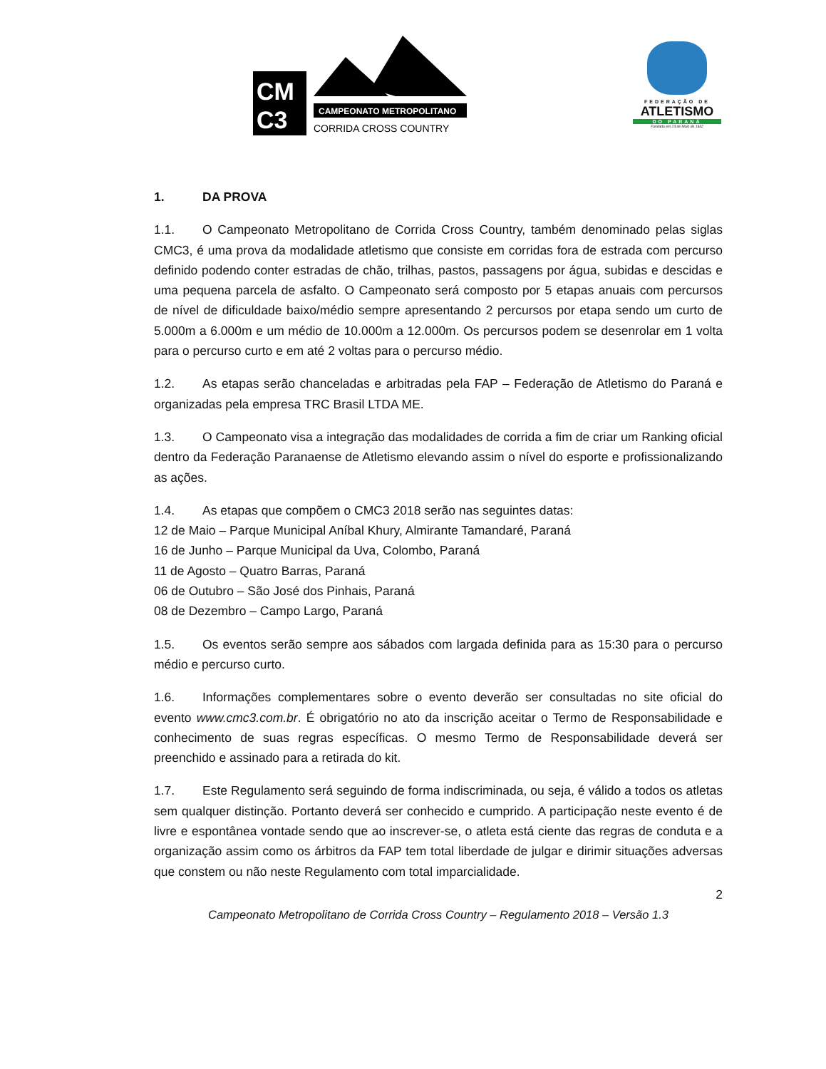CAMPEONATO METROPOLITANO
CORRIDA CROSS COUNTRY
CM
C3
FEDERAÇÃO DE
ATLETISMO
DO PARANÁ
Fundada em 23 de Maio de 1932
1. DA PROVA
1.1. O Campeonato Metropolitano de Corrida Cross Country, também denominado pelas siglas CMC3, é uma prova da modalidade atletismo que consiste em corridas fora de estrada com percurso definido podendo conter estradas de chão, trilhas, pastos, passagens por água, subidas e descidas e uma pequena parcela de asfalto. O Campeonato será composto por 5 etapas anuais com percursos de nível de dificuldade baixo/médio sempre apresentando 2 percursos por etapa sendo um curto de 5.000m a 6.000m e um médio de 10.000m a 12.000m. Os percursos podem se desenrolar em 1 volta para o percurso curto e em até 2 voltas para o percurso médio.
1.2. As etapas serão chanceladas e arbitradas pela FAP – Federação de Atletismo do Paraná e organizadas pela empresa TRC Brasil LTDA ME.
1.3. O Campeonato visa a integração das modalidades de corrida a fim de criar um Ranking oficial dentro da Federação Paranaense de Atletismo elevando assim o nível do esporte e profissionalizando as ações.
1.4. As etapas que compõem o CMC3 2018 serão nas seguintes datas:
12 de Maio – Parque Municipal Aníbal Khury, Almirante Tamandaré, Paraná
16 de Junho – Parque Municipal da Uva, Colombo, Paraná
11 de Agosto – Quatro Barras, Paraná
06 de Outubro – São José dos Pinhais, Paraná
08 de Dezembro – Campo Largo, Paraná
1.5. Os eventos serão sempre aos sábados com largada definida para as 15:30 para o percurso médio e percurso curto.
1.6. Informações complementares sobre o evento deverão ser consultadas no site oficial do evento www.cmc3.com.br. É obrigatório no ato da inscrição aceitar o Termo de Responsabilidade e conhecimento de suas regras específicas. O mesmo Termo de Responsabilidade deverá ser preenchido e assinado para a retirada do kit.
1.7. Este Regulamento será seguindo de forma indiscriminada, ou seja, é válido a todos os atletas sem qualquer distinção. Portanto deverá ser conhecido e cumprido. A participação neste evento é de livre e espontânea vontade sendo que ao inscrever-se, o atleta está ciente das regras de conduta e a organização assim como os árbitros da FAP tem total liberdade de julgar e dirimir situações adversas que constem ou não neste Regulamento com total imparcialidade.
2
Campeonato Metropolitano de Corrida Cross Country – Regulamento 2018 – Versão 1.3